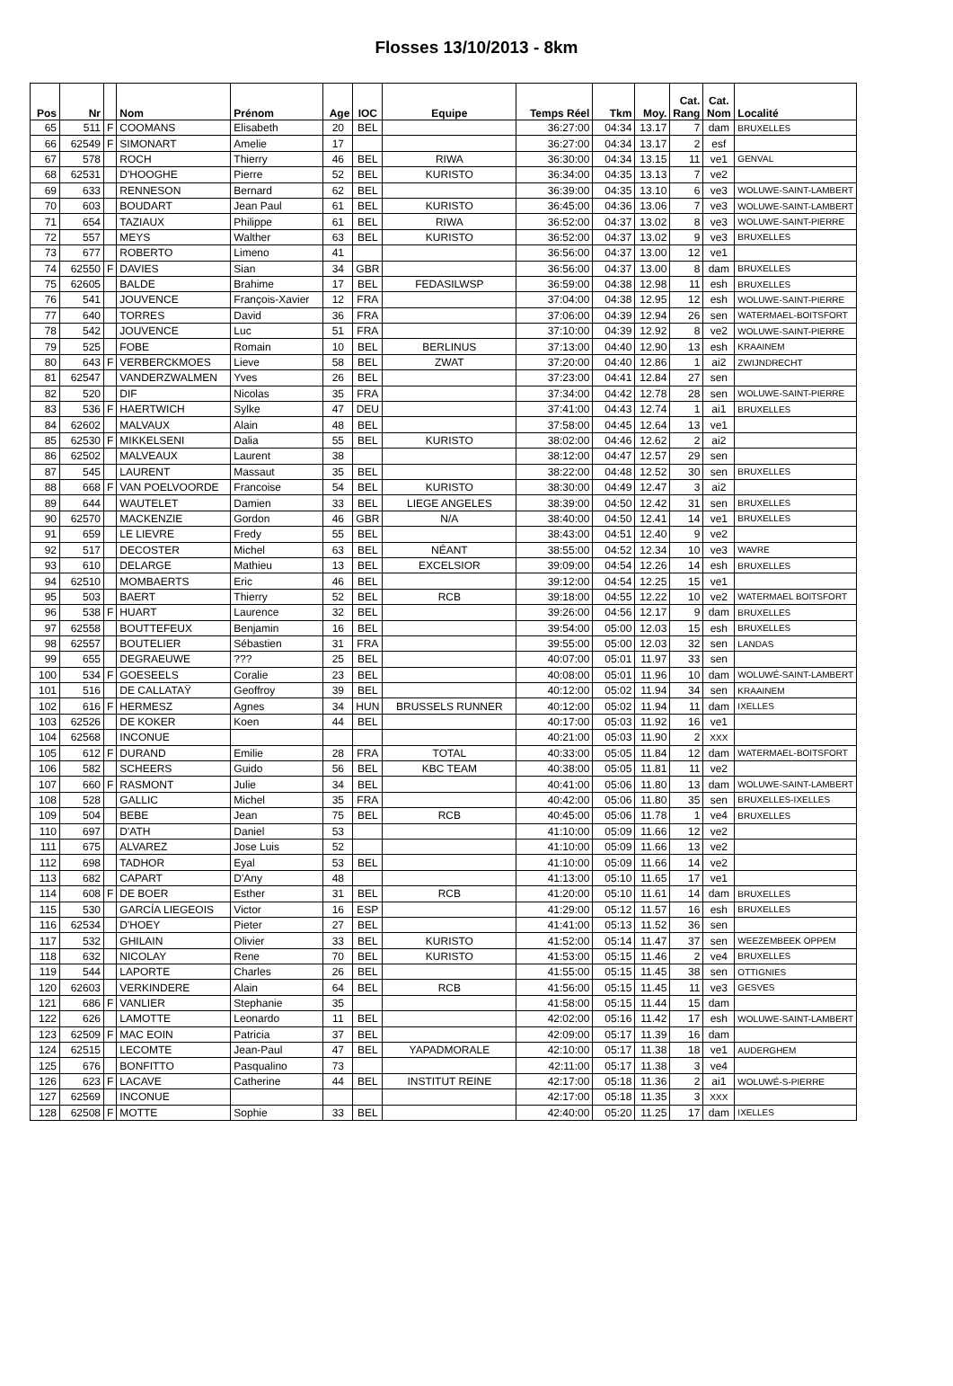Flosses 13/10/2013 - 8km
| Pos | Nr | | Nom | Prénom | Age | IOC | Equipe | Temps Réel | Tkm | Moy. | Cat. Rang | Cat. Nom | Localité |
| --- | --- | --- | --- | --- | --- | --- | --- | --- | --- | --- | --- | --- | --- |
| 65 | 511 | F | COOMANS | Elisabeth | 20 | BEL | | 36:27:00 | 04:34 | 13.17 | 7 | dam | BRUXELLES |
| 66 | 62549 | F | SIMONART | Amelie | 17 | | | 36:27:00 | 04:34 | 13.17 | 2 | esf | |
| 67 | 578 | | ROCH | Thierry | 46 | BEL | RIWA | 36:30:00 | 04:34 | 13.15 | 11 | ve1 | GENVAL |
| 68 | 62531 | | D'HOOGHE | Pierre | 52 | BEL | KURISTO | 36:34:00 | 04:35 | 13.13 | 7 | ve2 | |
| 69 | 633 | | RENNESON | Bernard | 62 | BEL | | 36:39:00 | 04:35 | 13.10 | 6 | ve3 | WOLUWE-SAINT-LAMBERT |
| 70 | 603 | | BOUDART | Jean Paul | 61 | BEL | KURISTO | 36:45:00 | 04:36 | 13.06 | 7 | ve3 | WOLUWE-SAINT-LAMBERT |
| 71 | 654 | | TAZIAUX | Philippe | 61 | BEL | RIWA | 36:52:00 | 04:37 | 13.02 | 8 | ve3 | WOLUWE-SAINT-PIERRE |
| 72 | 557 | | MEYS | Walther | 63 | BEL | KURISTO | 36:52:00 | 04:37 | 13.02 | 9 | ve3 | BRUXELLES |
| 73 | 677 | | ROBERTO | Limeno | 41 | | | 36:56:00 | 04:37 | 13.00 | 12 | ve1 | |
| 74 | 62550 | F | DAVIES | Sian | 34 | GBR | | 36:56:00 | 04:37 | 13.00 | 8 | dam | BRUXELLES |
| 75 | 62605 | | BALDE | Brahime | 17 | BEL | FEDASILWSP | 36:59:00 | 04:38 | 12.98 | 11 | esh | BRUXELLES |
| 76 | 541 | | JOUVENCE | François-Xavier | 12 | FRA | | 37:04:00 | 04:38 | 12.95 | 12 | esh | WOLUWE-SAINT-PIERRE |
| 77 | 640 | | TORRES | David | 36 | FRA | | 37:06:00 | 04:39 | 12.94 | 26 | sen | WATERMAEL-BOITSFORT |
| 78 | 542 | | JOUVENCE | Luc | 51 | FRA | | 37:10:00 | 04:39 | 12.92 | 8 | ve2 | WOLUWE-SAINT-PIERRE |
| 79 | 525 | | FOBE | Romain | 10 | BEL | BERLINUS | 37:13:00 | 04:40 | 12.90 | 13 | esh | KRAAINEM |
| 80 | 643 | F | VERBERCKMOES | Lieve | 58 | BEL | ZWAT | 37:20:00 | 04:40 | 12.86 | 1 | ai2 | ZWIJNDRECHT |
| 81 | 62547 | | VANDERZWALMEN | Yves | 26 | BEL | | 37:23:00 | 04:41 | 12.84 | 27 | sen | |
| 82 | 520 | | DIF | Nicolas | 35 | FRA | | 37:34:00 | 04:42 | 12.78 | 28 | sen | WOLUWE-SAINT-PIERRE |
| 83 | 536 | F | HAERTWICH | Sylke | 47 | DEU | | 37:41:00 | 04:43 | 12.74 | 1 | ai1 | BRUXELLES |
| 84 | 62602 | | MALVAUX | Alain | 48 | BEL | | 37:58:00 | 04:45 | 12.64 | 13 | ve1 | |
| 85 | 62530 | F | MIKKELSENI | Dalia | 55 | BEL | KURISTO | 38:02:00 | 04:46 | 12.62 | 2 | ai2 | |
| 86 | 62502 | | MALVEAUX | Laurent | 38 | | | 38:12:00 | 04:47 | 12.57 | 29 | sen | |
| 87 | 545 | | LAURENT | Massaut | 35 | BEL | | 38:22:00 | 04:48 | 12.52 | 30 | sen | BRUXELLES |
| 88 | 668 | F | VAN POELVOORDE | Francoise | 54 | BEL | KURISTO | 38:30:00 | 04:49 | 12.47 | 3 | ai2 | |
| 89 | 644 | | WAUTELET | Damien | 33 | BEL | LIEGE ANGELES | 38:39:00 | 04:50 | 12.42 | 31 | sen | BRUXELLES |
| 90 | 62570 | | MACKENZIE | Gordon | 46 | GBR | N/A | 38:40:00 | 04:50 | 12.41 | 14 | ve1 | BRUXELLES |
| 91 | 659 | | LE LIEVRE | Fredy | 55 | BEL | | 38:43:00 | 04:51 | 12.40 | 9 | ve2 | |
| 92 | 517 | | DECOSTER | Michel | 63 | BEL | NÉANT | 38:55:00 | 04:52 | 12.34 | 10 | ve3 | WAVRE |
| 93 | 610 | | DELARGE | Mathieu | 13 | BEL | EXCELSIOR | 39:09:00 | 04:54 | 12.26 | 14 | esh | BRUXELLES |
| 94 | 62510 | | MOMBAERTS | Eric | 46 | BEL | | 39:12:00 | 04:54 | 12.25 | 15 | ve1 | |
| 95 | 503 | | BAERT | Thierry | 52 | BEL | RCB | 39:18:00 | 04:55 | 12.22 | 10 | ve2 | WATERMAEL BOITSFORT |
| 96 | 538 | F | HUART | Laurence | 32 | BEL | | 39:26:00 | 04:56 | 12.17 | 9 | dam | BRUXELLES |
| 97 | 62558 | | BOUTTEFEUX | Benjamin | 16 | BEL | | 39:54:00 | 05:00 | 12.03 | 15 | esh | BRUXELLES |
| 98 | 62557 | | BOUTELIER | Sébastien | 31 | FRA | | 39:55:00 | 05:00 | 12.03 | 32 | sen | LANDAS |
| 99 | 655 | | DEGRAEUWE | ??? | 25 | BEL | | 40:07:00 | 05:01 | 11.97 | 33 | sen | |
| 100 | 534 | F | GOESEELS | Coralie | 23 | BEL | | 40:08:00 | 05:01 | 11.96 | 10 | dam | WOLUWÉ-SAINT-LAMBERT |
| 101 | 516 | | DE CALLATAŸ | Geoffroy | 39 | BEL | | 40:12:00 | 05:02 | 11.94 | 34 | sen | KRAAINEM |
| 102 | 616 | F | HERMESZ | Agnes | 34 | HUN | BRUSSELS RUNNER | 40:12:00 | 05:02 | 11.94 | 11 | dam | IXELLES |
| 103 | 62526 | | DE KOKER | Koen | 44 | BEL | | 40:17:00 | 05:03 | 11.92 | 16 | ve1 | |
| 104 | 62568 | | INCONUE | | | | | 40:21:00 | 05:03 | 11.90 | 2 | XXX | |
| 105 | 612 | F | DURAND | Emilie | 28 | FRA | TOTAL | 40:33:00 | 05:05 | 11.84 | 12 | dam | WATERMAEL-BOITSFORT |
| 106 | 582 | | SCHEERS | Guido | 56 | BEL | KBC TEAM | 40:38:00 | 05:05 | 11.81 | 11 | ve2 | |
| 107 | 660 | F | RASMONT | Julie | 34 | BEL | | 40:41:00 | 05:06 | 11.80 | 13 | dam | WOLUWE-SAINT-LAMBERT |
| 108 | 528 | | GALLIC | Michel | 35 | FRA | | 40:42:00 | 05:06 | 11.80 | 35 | sen | BRUXELLES-IXELLES |
| 109 | 504 | | BEBE | Jean | 75 | BEL | RCB | 40:45:00 | 05:06 | 11.78 | 1 | ve4 | BRUXELLES |
| 110 | 697 | | D'ATH | Daniel | 53 | | | 41:10:00 | 05:09 | 11.66 | 12 | ve2 | |
| 111 | 675 | | ALVAREZ | Jose Luis | 52 | | | 41:10:00 | 05:09 | 11.66 | 13 | ve2 | |
| 112 | 698 | | TADHOR | Eyal | 53 | BEL | | 41:10:00 | 05:09 | 11.66 | 14 | ve2 | |
| 113 | 682 | | CAPART | D'Any | 48 | | | 41:13:00 | 05:10 | 11.65 | 17 | ve1 | |
| 114 | 608 | F | DE BOER | Esther | 31 | BEL | RCB | 41:20:00 | 05:10 | 11.61 | 14 | dam | BRUXELLES |
| 115 | 530 | | GARCÍA LIEGEOIS | Victor | 16 | ESP | | 41:29:00 | 05:12 | 11.57 | 16 | esh | BRUXELLES |
| 116 | 62534 | | D'HOEY | Pieter | 27 | BEL | | 41:41:00 | 05:13 | 11.52 | 36 | sen | |
| 117 | 532 | | GHILAIN | Olivier | 33 | BEL | KURISTO | 41:52:00 | 05:14 | 11.47 | 37 | sen | WEEZEMBEEK OPPEM |
| 118 | 632 | | NICOLAY | Rene | 70 | BEL | KURISTO | 41:53:00 | 05:15 | 11.46 | 2 | ve4 | BRUXELLES |
| 119 | 544 | | LAPORTE | Charles | 26 | BEL | | 41:55:00 | 05:15 | 11.45 | 38 | sen | OTTIGNIES |
| 120 | 62603 | | VERKINDERE | Alain | 64 | BEL | RCB | 41:56:00 | 05:15 | 11.45 | 11 | ve3 | GESVES |
| 121 | 686 | F | VANLIER | Stephanie | 35 | | | 41:58:00 | 05:15 | 11.44 | 15 | dam | |
| 122 | 626 | | LAMOTTE | Leonardo | 11 | BEL | | 42:02:00 | 05:16 | 11.42 | 17 | esh | WOLUWE-SAINT-LAMBERT |
| 123 | 62509 | F | MAC EOIN | Patricia | 37 | BEL | | 42:09:00 | 05:17 | 11.39 | 16 | dam | |
| 124 | 62515 | | LECOMTE | Jean-Paul | 47 | BEL | YAPADMORALE | 42:10:00 | 05:17 | 11.38 | 18 | ve1 | AUDERGHEM |
| 125 | 676 | | BONFITTO | Pasqualino | 73 | | | 42:11:00 | 05:17 | 11.38 | 3 | ve4 | |
| 126 | 623 | F | LACAVE | Catherine | 44 | BEL | INSTITUT REINE | 42:17:00 | 05:18 | 11.36 | 2 | ai1 | WOLUWÉ-S-PIERRE |
| 127 | 62569 | | INCONUE | | | | | 42:17:00 | 05:18 | 11.35 | 3 | XXX | |
| 128 | 62508 | F | MOTTE | Sophie | 33 | BEL | | 42:40:00 | 05:20 | 11.25 | 17 | dam | IXELLES |